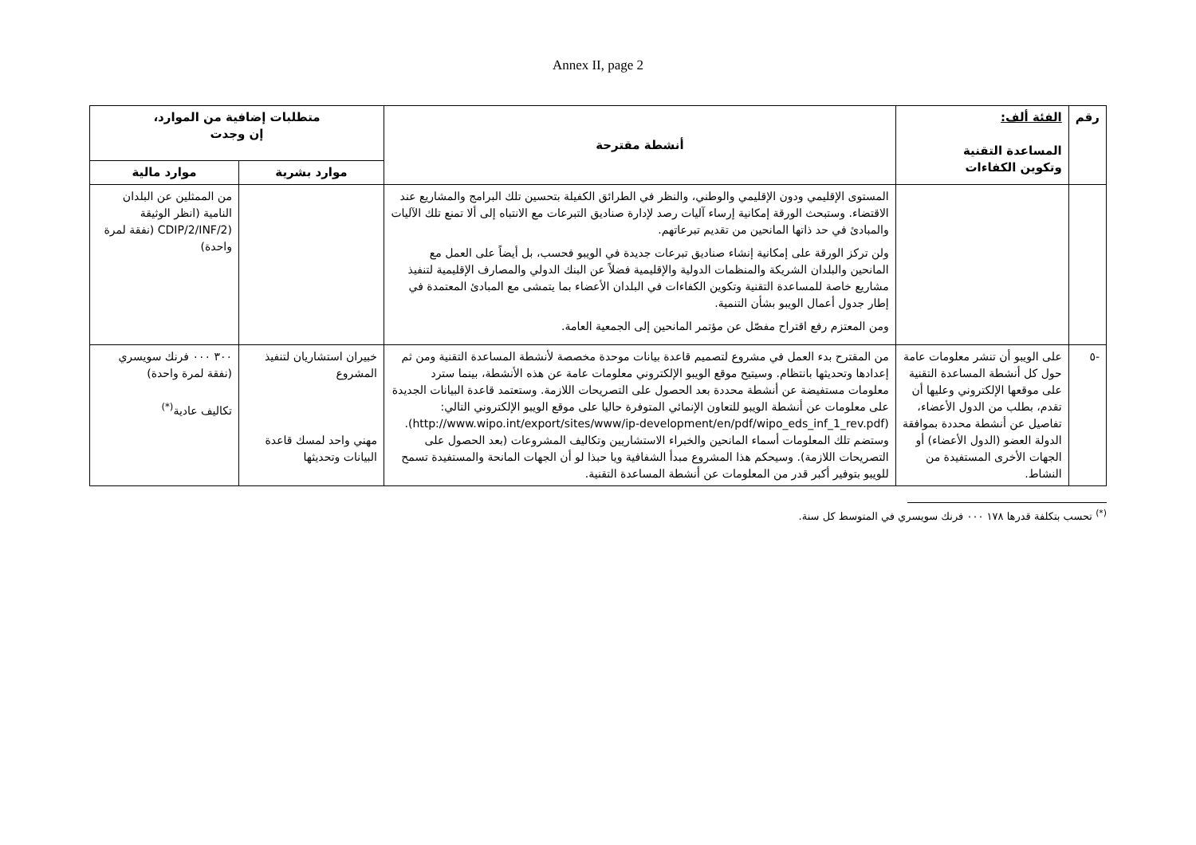Annex II, page 2
| رقم | الفئة ألف: المساعدة التقنية وتكوين الكفاءات | أنشطة مقترحة | متطلبات إضافية من الموارد، إن وجدت | |
| --- | --- | --- | --- | --- |
| | | | موارد بشرية | موارد مالية |
| | | المستوى الإقليمي ودون الإقليمي والوطني، والنظر في الطرائق الكفيلة بتحسين تلك البرامج والمشاريع عند الاقتضاء. وستبحث الورقة إمكانية إرساء آليات رصد لإدارة صناديق التبرعات مع الانتباه إلى ألا تمنع تلك الآليات والمبادئ في حد ذاتها المانحين من تقديم تبرعاتهم. ولن تركز الورقة على إمكانية إنشاء صناديق تبرعات جديدة في الويبو فحسب، بل أيضاً على العمل مع المانحين والبلدان الشريكة والمنظمات الدولية والإقليمية فضلاً عن البنك الدولي والمصارف الإقليمية لتنفيذ مشاريع خاصة للمساعدة التقنية وتكوين الكفاءات في البلدان الأعضاء بما يتمشى مع المبادئ المعتمدة في إطار جدول أعمال الويبو بشأن التنمية. ومن المعتزم رفع اقتراح مفصّل عن مؤتمر المانحين إلى الجمعية العامة. | | من الممثلين عن البلدان النامية (انظر الوثيقة (CDIP/2/INF/2 (نفقة لمرة واحدة) |
| -٥ | على الويبو أن تنشر معلومات عامة حول كل أنشطة المساعدة التقنية على موقعها الإلكتروني وعليها أن تقدم، بطلب من الدول الأعضاء، تفاصيل عن أنشطة محددة بموافقة الدولة العضو (الدول الأعضاء) أو الجهات الأخرى المستفيدة من النشاط. | من المقترح بدء العمل في مشروع لتصميم قاعدة بيانات موحدة مخصصة لأنشطة المساعدة التقنية ومن ثم إعدادها وتحديثها بانتظام. وسيتيح موقع الويبو الإلكتروني معلومات عامة عن هذه الأنشطة، بينما سترد معلومات مستفيضة عن أنشطة محددة بعد الحصول على التصريحات اللازمة. وستعتمد قاعدة البيانات الجديدة على معلومات عن أنشطة الويبو للتعاون الإنمائي المتوفرة حاليا على موقع الويبو الإلكتروني التالي: (http://www.wipo.int/export/sites/www/ip-development/en/pdf/wipo_eds_inf_1_rev.pdf). وستضم تلك المعلومات أسماء المانحين والخبراء الاستشاريين وتكاليف المشروعات (بعد الحصول على التصريحات اللازمة). وسيحكم هذا المشروع مبدأ الشفافية ويا حبذا لو أن الجهات المانحة والمستفيدة تسمح للويبو بتوفير أكبر قدر من المعلومات عن أنشطة المساعدة التقنية. | خبيران استشاريان لتنفيذ المشروع مهني واحد لمسك قاعدة البيانات وتحديثها | ٣٠٠ ٠٠٠ فرنك سويسري (نفقة لمرة واحدة) تكاليف عادية<sup>(*)</sup> |
<sup>(*)</sup> تحسب بتكلفة قدرها ١٧٨ ٠٠٠ فرنك سويسري في المتوسط كل سنة.